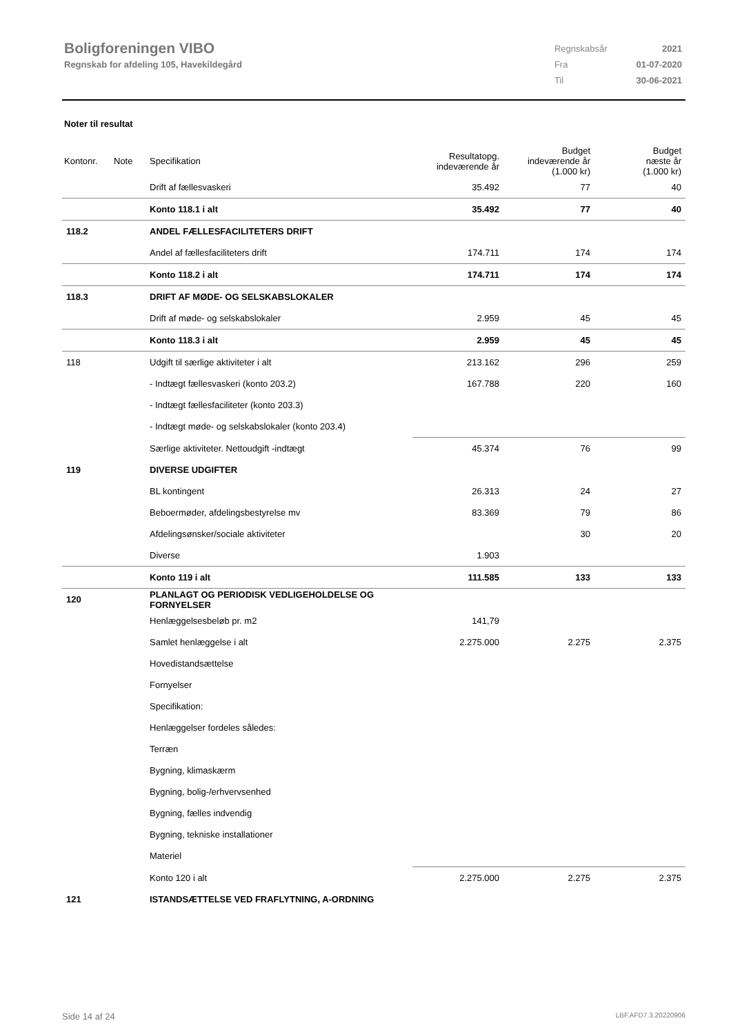Boligforeningen VIBO
Regnskab for afdeling 105, Havekildegård
| Regnskabsår | 2021 |
| Fra | 01-07-2020 |
| Til | 30-06-2021 |
Noter til resultat
| Kontonr. | Note | Specifikation | Resultatopg. indeværende år | Budget indeværende år (1.000 kr) | Budget næste år (1.000 kr) |
| | | Drift af fællesvaskeri | 35.492 | 77 | 40 |
| | | Konto 118.1 i alt | 35.492 | 77 | 40 |
| 118.2 | | ANDEL FÆLLESFACILITETERS DRIFT | | | |
| | | Andel af fællesfaciliteters drift | 174.711 | 174 | 174 |
| | | Konto 118.2 i alt | 174.711 | 174 | 174 |
| 118.3 | | DRIFT AF MØDE- OG SELSKABSLOKALER | | | |
| | | Drift af møde- og selskabslokaler | 2.959 | 45 | 45 |
| | | Konto 118.3 i alt | 2.959 | 45 | 45 |
| 118 | | Udgift til særlige aktiviteter i alt | 213.162 | 296 | 259 |
| | | - Indtægt fællesvaskeri (konto 203.2) | 167.788 | 220 | 160 |
| | | - Indtægt fællesfaciliteter (konto 203.3) | | | |
| | | - Indtægt møde- og selskabslokaler (konto 203.4) | | | |
| | | Særlige aktiviteter. Nettoudgift -indtægt | 45.374 | 76 | 99 |
| 119 | | DIVERSE UDGIFTER | | | |
| | | BL kontingent | 26.313 | 24 | 27 |
| | | Beboermøder, afdelingsbestyrelse mv | 83.369 | 79 | 86 |
| | | Afdelingsønsker/sociale aktiviteter | | 30 | 20 |
| | | Diverse | 1.903 | | |
| | | Konto 119 i alt | 111.585 | 133 | 133 |
| 120 | | PLANLAGT OG PERIODISK VEDLIGEHOLDELSE OG FORNYELSER | | | |
| | | Henlæggelsesbeløb pr. m2 | 141,79 | | |
| | | Samlet henlæggelse i alt | 2.275.000 | 2.275 | 2.375 |
| | | Hovedistandsættelse | | | |
| | | Fornyelser | | | |
| | | Specifikation: | | | |
| | | Henlæggelser fordeles således: | | | |
| | | Terræn | | | |
| | | Bygning, klimaskærm | | | |
| | | Bygning, bolig-/erhvervsenhed | | | |
| | | Bygning, fælles indvendig | | | |
| | | Bygning, tekniske installationer | | | |
| | | Materiel | | | |
| | | Konto 120 i alt | 2.275.000 | 2.275 | 2.375 |
| 121 | | ISTANDSÆTTELSE VED FRAFLYTNING, A-ORDNING | | | |
Side 14 af 24 LBF.AFD7.3.20220906